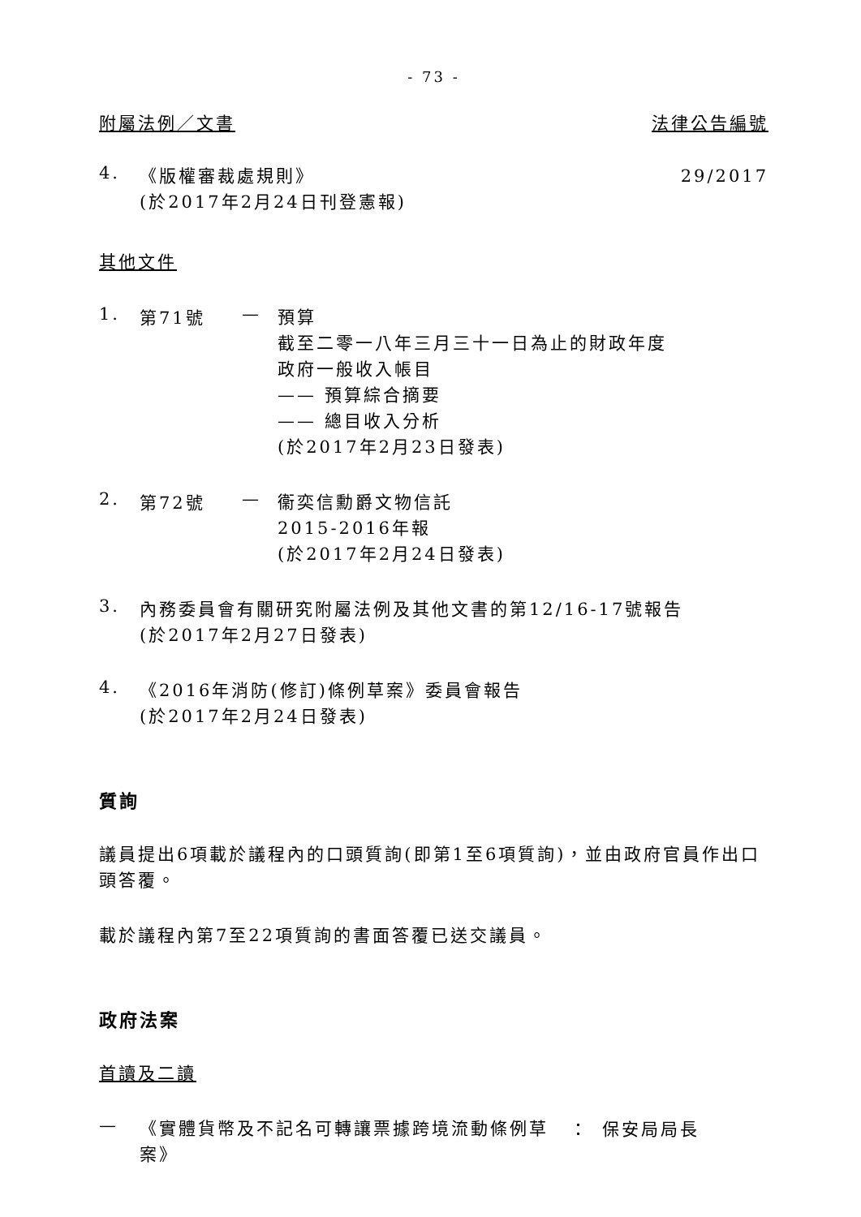- 73 -
附屬法例／文書 法律公告編號
4.
《版權審裁處規則》 29/2017
(於2017年2月24日刊登憲報)
其他文件
1. 第71號 —
預算
截至二零一八年三月三十一日為止的財政年度
政府一般收入帳目
—— 預算綜合摘要
—— 總目收入分析
(於2017年2月23日發表)
2. 第72號 —
衞奕信勳爵文物信託
2015-2016年報
(於2017年2月24日發表)
3.
內務委員會有關研究附屬法例及其他文書的第12/16-17號報告
(於2017年2月27日發表)
4.
《2016年消防(修訂)條例草案》委員會報告
(於2017年2月24日發表)
質詢
議員提出6項載於議程內的口頭質詢(即第1至6項質詢)，並由政府官員作出口頭答覆。
載於議程內第7至22項質詢的書面答覆已送交議員。
政府法案
首讀及二讀
—
《實體貨幣及不記名可轉讓票據跨境流動條例草案》
： 保安局局長